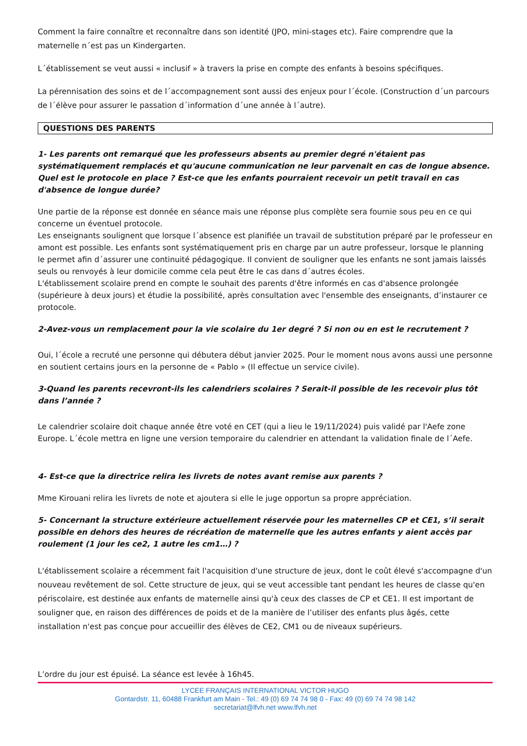Comment la faire connaître et reconnaître dans son identité (JPO, mini-stages etc). Faire comprendre que la maternelle n´est pas un Kindergarten.
L´établissement se veut aussi « inclusif » à travers la prise en compte des enfants à besoins spécifiques.
La pérennisation des soins et de l´accompagnement sont aussi des enjeux pour l´école. (Construction d´un parcours de l´élève pour assurer le passation d´information d´une année à l´autre).
QUESTIONS DES PARENTS
1- Les parents ont remarqué que les professeurs absents au premier degré n'étaient pas systématiquement remplacés et qu'aucune communication ne leur parvenait en cas de longue absence. Quel est le protocole en place ? Est-ce que les enfants pourraient recevoir un petit travail en cas d'absence de longue durée?
Une partie de la réponse est donnée en séance mais une réponse plus complète sera fournie sous peu en ce qui concerne un éventuel protocole.
Les enseignants soulignent que lorsque l´absence est planifiée un travail de substitution préparé par le professeur en amont est possible. Les enfants sont systématiquement pris en charge par un autre professeur, lorsque le planning le permet afin d´assurer une continuité pédagogique. Il convient de souligner que les enfants ne sont jamais laissés seuls ou renvoyés à leur domicile comme cela peut être le cas dans d´autres écoles.
L'établissement scolaire prend en compte le souhait des parents d'être informés en cas d'absence prolongée (supérieure à deux jours) et étudie la possibilité, après consultation avec l'ensemble des enseignants, d’instaurer ce protocole.
2-Avez-vous un remplacement pour la vie scolaire du 1er degré ? Si non ou en est le recrutement ?
Oui, l´école a recruté une personne qui débutera début janvier 2025. Pour le moment nous avons aussi une personne en soutient certains jours en la personne de « Pablo » (Il effectue un service civile).
3-Quand les parents recevront-ils les calendriers scolaires ? Serait-il possible de les recevoir plus tôt dans l’année ?
Le calendrier scolaire doit chaque année être voté en CET (qui a lieu le 19/11/2024) puis validé par l'Aefe zone Europe. L´école mettra en ligne une version temporaire du calendrier en attendant la validation finale de l´Aefe.
4- Est-ce que la directrice relira les livrets de notes avant remise aux parents ?
Mme Kirouani relira les livrets de note et ajoutera si elle le juge opportun sa propre appréciation.
5- Concernant la structure extérieure actuellement réservée pour les maternelles CP et CE1, s’il serait possible en dehors des heures de récréation de maternelle que les autres enfants y aient accès par roulement (1 jour les ce2, 1 autre les cm1…) ?
L'établissement scolaire a récemment fait l'acquisition d'une structure de jeux, dont le coût élevé s'accompagne d'un nouveau revêtement de sol. Cette structure de jeux, qui se veut accessible tant pendant les heures de classe qu'en périscolaire, est destinée aux enfants de maternelle ainsi qu'à ceux des classes de CP et CE1. Il est important de souligner que, en raison des différences de poids et de la manière de l’utiliser des enfants plus âgés, cette installation n'est pas conçue pour accueillir des élèves de CE2, CM1 ou de niveaux supérieurs.
L’ordre du jour est épuisé. La séance est levée à 16h45.
LYCEE FRANÇAIS INTERNATIONAL VICTOR HUGO
Gontardstr. 11, 60488 Frankfurt am Main - Tel.: 49 (0) 69 74 74 98 0 - Fax: 49 (0) 69 74 74 98 142
secretariat@lfvh.net www.lfvh.net